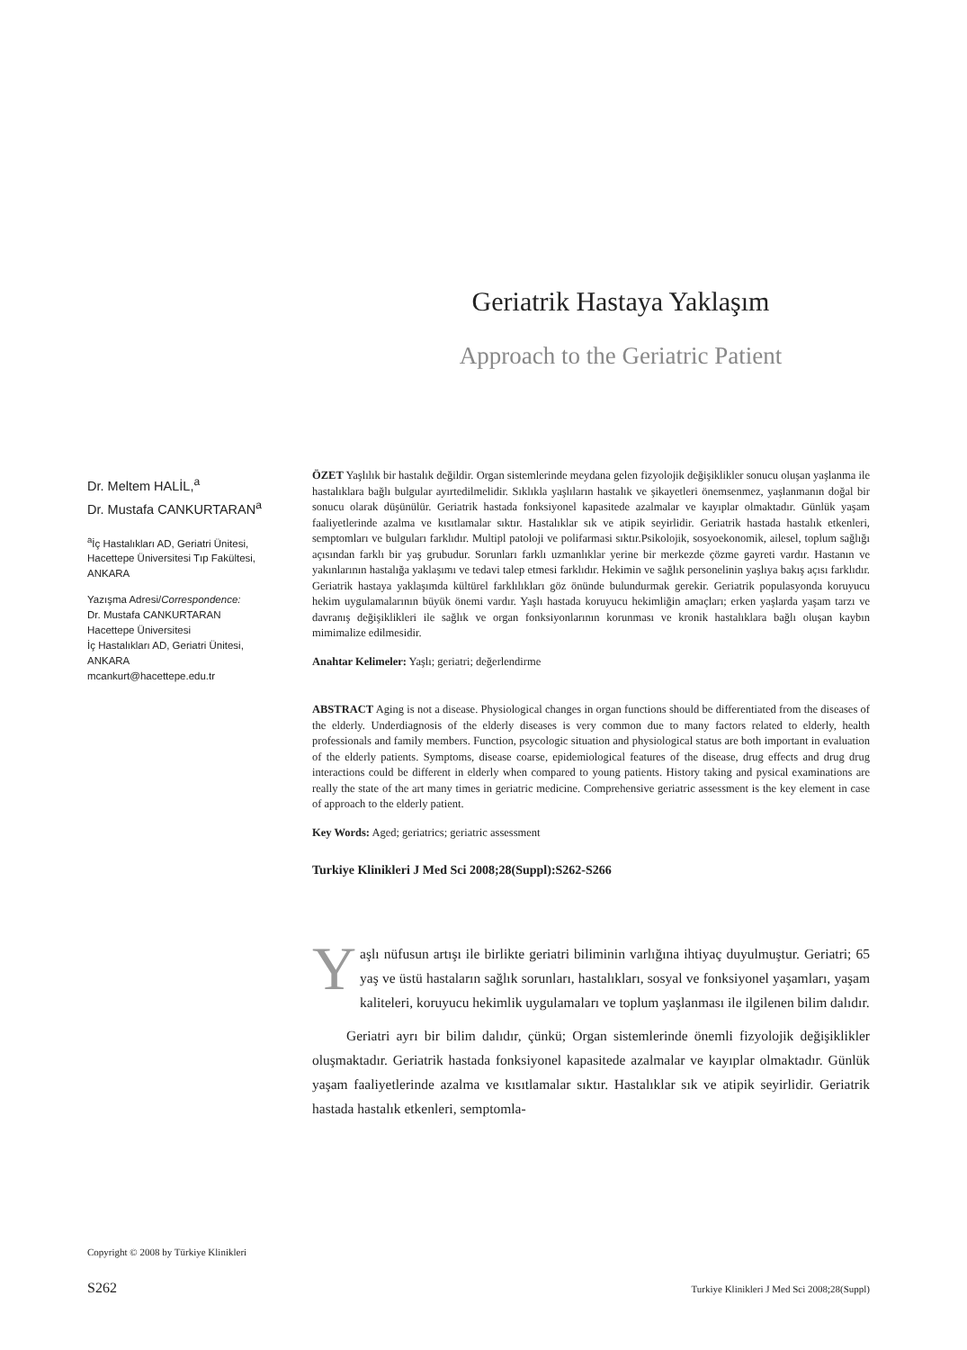Geriatrik Hastaya Yaklaşım
Approach to the Geriatric Patient
Dr. Meltem HALİL,<sup>a</sup>
Dr. Mustafa CANKURTARAN<sup>a</sup>
<sup>a</sup> İç Hastalıkları AD, Geriatri Ünitesi,
Hacettepe Üniversitesi Tıp Fakültesi,
ANKARA
Yazışma Adresi/Correspondence:
Dr. Mustafa CANKURTARAN
Hacettepe Üniversitesi
İç Hastalıkları AD, Geriatri Ünitesi,
ANKARA
mcankurt@hacettepe.edu.tr
ÖZET Yaşlılık bir hastalık değildir. Organ sistemlerinde meydana gelen fizyolojik değişiklikler sonucu oluşan yaşlanma ile hastalıklara bağlı bulgular ayırtedilmelidir. Sıklıkla yaşlıların hastalık ve şikayetleri önemsenmez, yaşlanmanın doğal bir sonucu olarak düşünülür. Geriatrik hastada fonksiyonel kapasitede azalmalar ve kayıplar olmaktadır. Günlük yaşam faaliyetlerinde azalma ve kısıtlamalar sıktır. Hastalıklar sık ve atipik seyirlidir. Geriatrik hastada hastalık etkenleri, semptomları ve bulguları farklıdır. Multipl patoloji ve polifarmasi sıktır.Psikolojik, sosyoekonomik, ailesel, toplum sağlığı açısından farklı bir yaş grubudur. Sorunları farklı uzmanlıklar yerine bir merkezde çözme gayreti vardır. Hastanın ve yakınlarının hastalığa yaklaşımı ve tedavi talep etmesi farklıdır. Hekimin ve sağlık personelinin yaşlıya bakış açısı farklıdır. Geriatrik hastaya yaklaşımda kültürel farklılıkları göz önünde bulundurmak gerekir. Geriatrik populasyonda koruyucu hekim uygulamalarının büyük önemi vardır. Yaşlı hastada koruyucu hekimliğin amaçları; erken yaşlarda yaşam tarzı ve davranış değişiklikleri ile sağlık ve organ fonksiyonlarının korunması ve kronik hastalıklara bağlı oluşan kaybın mimimalize edilmesidir.
Anahtar Kelimeler: Yaşlı; geriatri; değerlendirme
ABSTRACT Aging is not a disease. Physiological changes in organ functions should be differentiated from the diseases of the elderly. Underdiagnosis of the elderly diseases is very common due to many factors related to elderly, health professionals and family members. Function, psycologic situation and physiological status are both important in evaluation of the elderly patients. Symptoms, disease coarse, epidemiological features of the disease, drug effects and drug drug interactions could be different in elderly when compared to young patients. History taking and pysical examinations are really the state of the art many times in geriatric medicine. Comprehensive geriatric assessment is the key element in case of approach to the elderly patient.
Key Words: Aged; geriatrics; geriatric assessment
Turkiye Klinikleri J Med Sci 2008;28(Suppl):S262-S266
Yaşlı nüfusun artışı ile birlikte geriatri biliminin varlığına ihtiyaç duyulmuştur. Geriatri; 65 yaş ve üstü hastaların sağlık sorunları, hastalıkları, sosyal ve fonksiyonel yaşamları, yaşam kaliteleri, koruyucu hekimlik uygulamaları ve toplum yaşlanması ile ilgilenen bilim dalıdır.
Geriatri ayrı bir bilim dalıdır, çünkü; Organ sistemlerinde önemli fizyolojik değişiklikler oluşmaktadır. Geriatrik hastada fonksiyonel kapasitede azalmalar ve kayıplar olmaktadır. Günlük yaşam faaliyetlerinde azalma ve kısıtlamalar sıktır. Hastalıklar sık ve atipik seyirlidir. Geriatrik hastada hastalık etkenleri, semptomla-
Copyright © 2008 by Türkiye Klinikleri
S262 Turkiye Klinikleri J Med Sci 2008;28(Suppl)